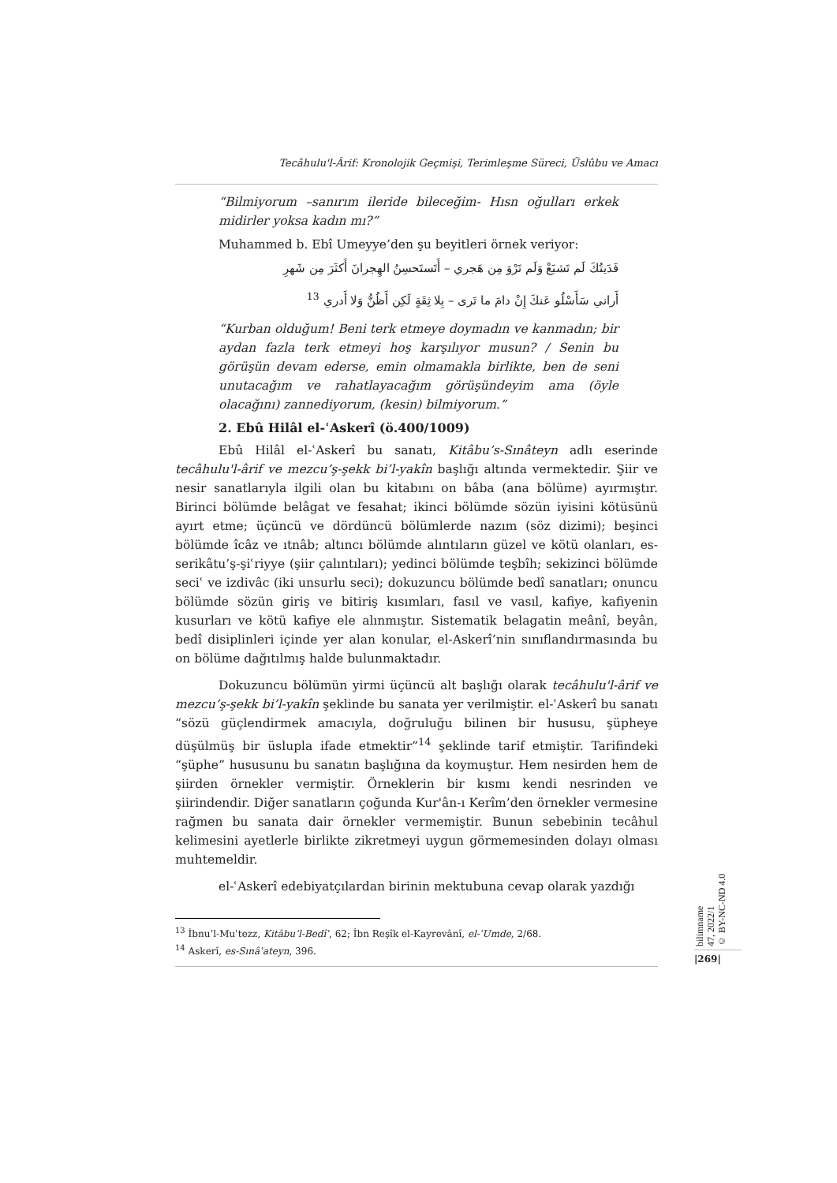Tecâhulu'l-Ârif: Kronolojik Geçmişi, Terimleşme Süreci, Üslûbu ve Amacı
“Bilmiyorum –sanırım ileride bileceğim- Hısn oğulları erkek midirler yoksa kadın mı?”
Muhammed b. Ebî Umeyye’den şu beyitleri örnek veriyor:
فَدَيتُكَ لَم تَشبَعْ وَلَم تَرْوَ مِن هَجري – أَتَستَحسِنُ الهِجرانَ أَكثَرَ مِن شَهرِ
أَراني سَأَسْلُو عَنكَ إِنْ دامَ ما تَرى – بِلا ثِقَةٍ لَكِن أَظُنُّ وَلا أَدري <sup>13</sup>
“Kurban olduğum! Beni terk etmeye doymadın ve kanmadın; bir aydan fazla terk etmeyi hoş karşılıyor musun? / Senin bu görüşün devam ederse, emin olmamakla birlikte, ben de seni unutacağım ve rahatlayacağım görüşündeyim ama (öyle olacağını) zannediyorum, (kesin) bilmiyorum.”
2. Ebû Hilâl el-ʿAskerî (ö.400/1009)
Ebû Hilâl el-ʿAskerî bu sanatı, Kitâbu’s-Sınâteyn adlı eserinde tecâhulu'l-ârif ve mezcu’ş-şekk bi’l-yakîn başlığı altında vermektedir. Şiir ve nesir sanatlarıyla ilgili olan bu kitabını on bâba (ana bölüme) ayırmıştır. Birinci bölümde belâgat ve fesahat; ikinci bölümde sözün iyisini kötüsünü ayırt etme; üçüncü ve dördüncü bölümlerde nazım (söz dizimi); beşinci bölümde îcâz ve ıtnâb; altıncı bölümde alıntıların güzel ve kötü olanları, es-serikâtu’ş-şiʿriyye (şiir çalıntıları); yedinci bölümde teşbîh; sekizinci bölümde seciʿ ve izdivâc (iki unsurlu seci); dokuzuncu bölümde bedî sanatları; onuncu bölümde sözün giriş ve bitiriş kısımları, fasıl ve vasıl, kafiye, kafiyenin kusurları ve kötü kafiye ele alınmıştır. Sistematik belagatin meânî, beyân, bedî disiplinleri içinde yer alan konular, el-Askerî’nin sınıflandırmasında bu on bölüme dağıtılmış halde bulunmaktadır.
Dokuzuncu bölümün yirmi üçüncü alt başlığı olarak tecâhulu'l-ârif ve mezcu’ş-şekk bi’l-yakîn şeklinde bu sanata yer verilmiştir. el-ʿAskerî bu sanatı “sözü güçlendirmek amacıyla, doğruluğu bilinen bir hususu, şüpheye düşülmüş bir üslupla ifade etmektir”<sup>14</sup> şeklinde tarif etmiştir. Tarifindeki “şüphe” hususunu bu sanatın başlığına da koymuştur. Hem nesirden hem de şiirden örnekler vermiştir. Örneklerin bir kısmı kendi nesrinden ve şiirindendir. Diğer sanatların çoğunda Kur'ân-ı Kerîm’den örnekler vermesine rağmen bu sanata dair örnekler vermemiştir. Bunun sebebinin tecâhul kelimesini ayetlerle birlikte zikretmeyi uygun görmemesinden dolayı olması muhtemeldir.
el-ʿAskerî edebiyatçılardan birinin mektubuna cevap olarak yazdığı
<sup>13</sup> İbnu’l-Muʿtezz, Kitâbu’l-Bedîʿ, 62; İbn Reşîk el-Kayrevânî, el-ʿUmde, 2/68.
<sup>14</sup> Askerî, es-Sınâʿateyn, 396.
bilimname
47, 2022/1
© BY-NC-ND 4.0
|269|